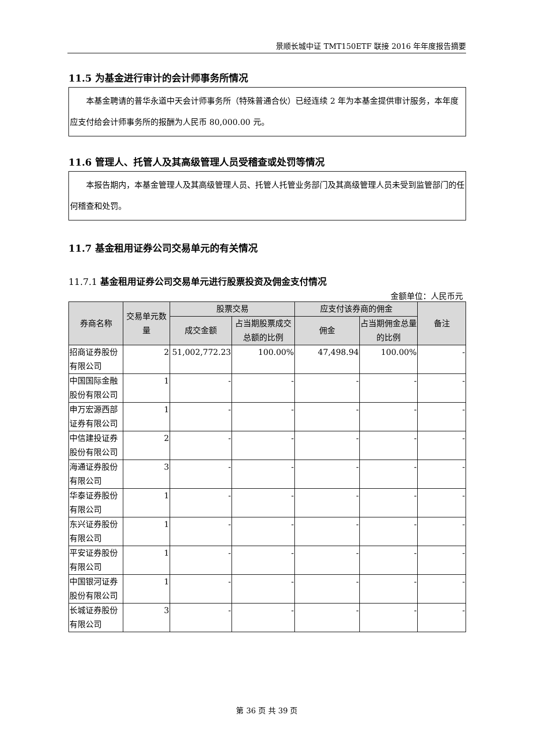景顺长城中证 TMT150ETF 联接 2016 年年度报告摘要
11.5 为基金进行审计的会计师事务所情况
  本基金聘请的普华永道中天会计师事务所（特殊普通合伙）已经连续 2 年为本基金提供审计服务，本年度应支付给会计师事务所的报酬为人民币 80,000.00 元。
11.6 管理人、托管人及其高级管理人员受稽查或处罚等情况
  本报告期内，本基金管理人及其高级管理人员、托管人托管业务部门及其高级管理人员未受到监管部门的任何稽查和处罚。
11.7 基金租用证券公司交易单元的有关情况
11.7.1 基金租用证券公司交易单元进行股票投资及佣金支付情况
金额单位：人民币元
| 券商名称 | 交易单元数量 | 股票交易 | | 应支付该券商的佣金 | | 备注 |
| --- | --- | --- | --- | --- | --- | --- |
| | | 成交金额 | 占当期股票成交总额的比例 | 佣金 | 占当期佣金总量的比例 | |
| 招商证券股份有限公司 | 2 | 51,002,772.23 | 100.00% | 47,498.94 | 100.00% | - |
| 中国国际金融股份有限公司 | 1 | - | - | - | - | - |
| 申万宏源西部证券有限公司 | 1 | - | - | - | - | - |
| 中信建投证券股份有限公司 | 2 | - | - | - | - | - |
| 海通证券股份有限公司 | 3 | - | - | - | - | - |
| 华泰证券股份有限公司 | 1 | - | - | - | - | - |
| 东兴证券股份有限公司 | 1 | - | - | - | - | - |
| 平安证券股份有限公司 | 1 | - | - | - | - | - |
| 中国银河证券股份有限公司 | 1 | - | - | - | - | - |
| 长城证券股份有限公司 | 3 | - | - | - | - | - |
第 36 页 共 39 页